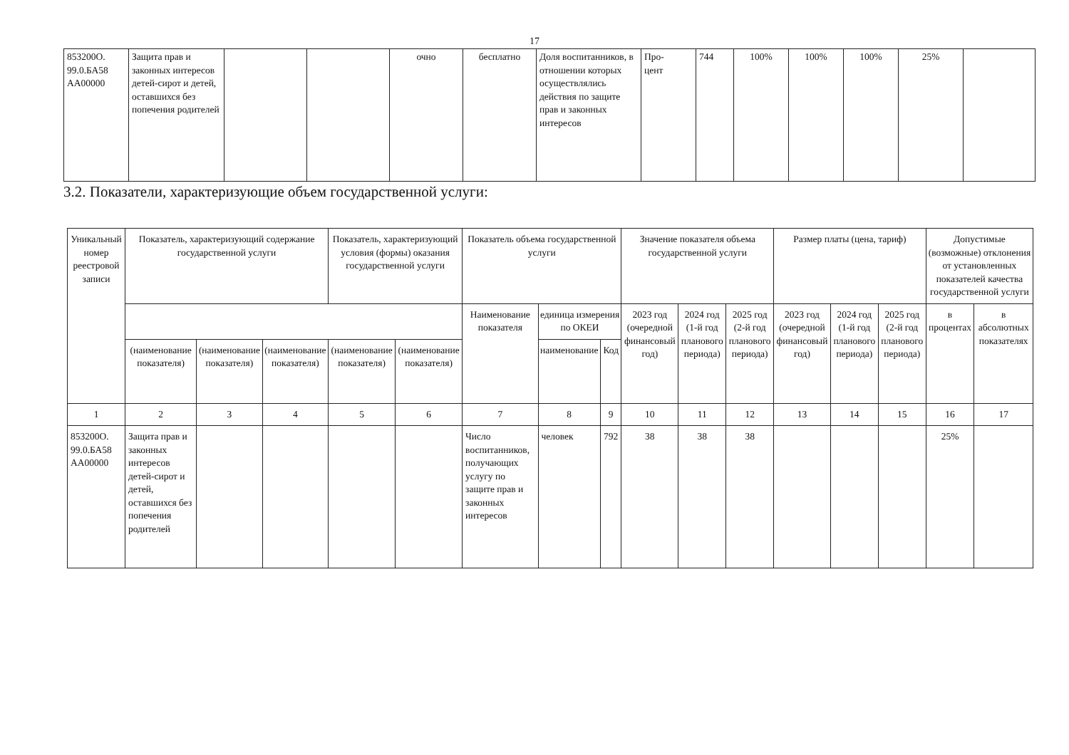17
| 853200О. 99.0.БА58 АА00000 | Защита прав и законных интересов детей-сирот и детей, оставшихся без попечения родителей | | | очно | бесплатно | Доля воспитанников, в отношении которых осуществлялись действия по защите прав и законных интересов | Про- цент | 744 | 100% | 100% | 100% | 25% | |
3.2. Показатели, характеризующие объем государственной услуги:
| Уникальный номер реестровой записи | Показатель, характеризующий содержание государственной услуги | | | Показатель, характеризующий условия (формы) оказания государственной услуги | | Показатель объема государственной услуги | | | Значение показателя объема государственной услуги | | | Размер платы (цена, тариф) | | | Допустимые (возможные) отклонения от установленных показателей качества государственной услуги | |
| --- | --- | --- | --- | --- | --- | --- | --- | --- | --- | --- | --- | --- | --- | --- | --- | --- |
| | | | | | | Наименование показателя | единица измерения по ОКЕИ | | 2023 год (очередной финансовый год) | 2024 год (1-й год планового периода) | 2025 год (2-й год планового периода) | 2023 год (очередной финансовый год) | 2024 год (1-й год планового периода) | 2025 год (2-й год планового периода) | в процентах | в абсолютных показателях |
| | | | | | | | наименование | Код | | | | | | | | |
| | (наименование показателя) | (наименование показателя) | (наименование показателя) | (наименование показателя) | (наименование показателя) | | | | | | | | | | | |
| 1 | 2 | 3 | 4 | 5 | 6 | 7 | 8 | 9 | 10 | 11 | 12 | 13 | 14 | 15 | 16 | 17 |
| 853200О. 99.0.БА58 АА00000 | Защита прав и законных интересов детей-сирот и детей, оставшихся без попечения родителей | | | | | Число воспитанников, получающих услугу по защите прав и законных интересов | человек | 792 | 38 | 38 | 38 | | | | 25% | |